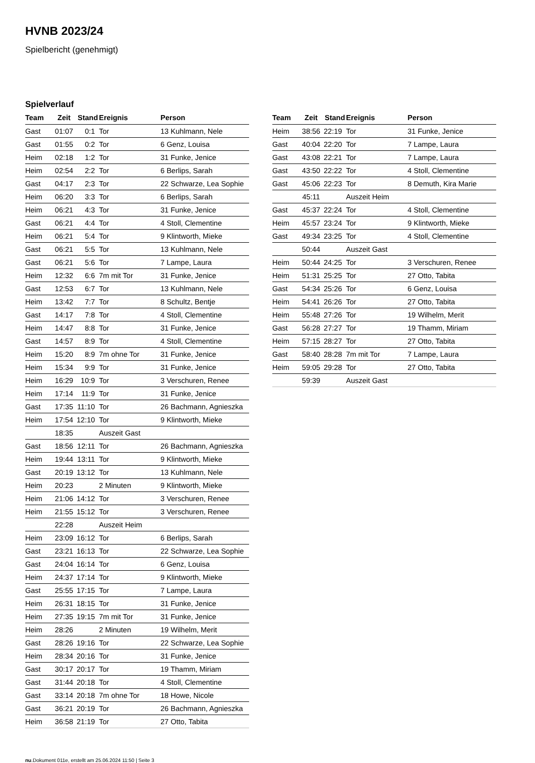HVNB 2023/24
Spielbericht (genehmigt)
Spielverlauf
| Team | Zeit | Stand | Ereignis | Person |
| --- | --- | --- | --- | --- |
| Gast | 01:07 | 0:1 | Tor | 13 Kuhlmann, Nele |
| Gast | 01:55 | 0:2 | Tor | 6 Genz, Louisa |
| Heim | 02:18 | 1:2 | Tor | 31 Funke, Jenice |
| Heim | 02:54 | 2:2 | Tor | 6 Berlips, Sarah |
| Gast | 04:17 | 2:3 | Tor | 22 Schwarze, Lea Sophie |
| Heim | 06:20 | 3:3 | Tor | 6 Berlips, Sarah |
| Heim | 06:21 | 4:3 | Tor | 31 Funke, Jenice |
| Gast | 06:21 | 4:4 | Tor | 4 Stoll, Clementine |
| Heim | 06:21 | 5:4 | Tor | 9 Klintworth, Mieke |
| Gast | 06:21 | 5:5 | Tor | 13 Kuhlmann, Nele |
| Gast | 06:21 | 5:6 | Tor | 7 Lampe, Laura |
| Heim | 12:32 | 6:6 | 7m mit Tor | 31 Funke, Jenice |
| Gast | 12:53 | 6:7 | Tor | 13 Kuhlmann, Nele |
| Heim | 13:42 | 7:7 | Tor | 8 Schultz, Bentje |
| Gast | 14:17 | 7:8 | Tor | 4 Stoll, Clementine |
| Heim | 14:47 | 8:8 | Tor | 31 Funke, Jenice |
| Gast | 14:57 | 8:9 | Tor | 4 Stoll, Clementine |
| Heim | 15:20 | 8:9 | 7m ohne Tor | 31 Funke, Jenice |
| Heim | 15:34 | 9:9 | Tor | 31 Funke, Jenice |
| Heim | 16:29 | 10:9 | Tor | 3 Verschuren, Renee |
| Heim | 17:14 | 11:9 | Tor | 31 Funke, Jenice |
| Gast | 17:35 | 11:10 | Tor | 26 Bachmann, Agnieszka |
| Heim | 17:54 | 12:10 | Tor | 9 Klintworth, Mieke |
| | 18:35 | | Auszeit Gast | |
| Gast | 18:56 | 12:11 | Tor | 26 Bachmann, Agnieszka |
| Heim | 19:44 | 13:11 | Tor | 9 Klintworth, Mieke |
| Gast | 20:19 | 13:12 | Tor | 13 Kuhlmann, Nele |
| Heim | 20:23 | | 2 Minuten | 9 Klintworth, Mieke |
| Heim | 21:06 | 14:12 | Tor | 3 Verschuren, Renee |
| Heim | 21:55 | 15:12 | Tor | 3 Verschuren, Renee |
| | 22:28 | | Auszeit Heim | |
| Heim | 23:09 | 16:12 | Tor | 6 Berlips, Sarah |
| Gast | 23:21 | 16:13 | Tor | 22 Schwarze, Lea Sophie |
| Gast | 24:04 | 16:14 | Tor | 6 Genz, Louisa |
| Heim | 24:37 | 17:14 | Tor | 9 Klintworth, Mieke |
| Gast | 25:55 | 17:15 | Tor | 7 Lampe, Laura |
| Heim | 26:31 | 18:15 | Tor | 31 Funke, Jenice |
| Heim | 27:35 | 19:15 | 7m mit Tor | 31 Funke, Jenice |
| Heim | 28:26 | | 2 Minuten | 19 Wilhelm, Merit |
| Gast | 28:26 | 19:16 | Tor | 22 Schwarze, Lea Sophie |
| Heim | 28:34 | 20:16 | Tor | 31 Funke, Jenice |
| Gast | 30:17 | 20:17 | Tor | 19 Thamm, Miriam |
| Gast | 31:44 | 20:18 | Tor | 4 Stoll, Clementine |
| Gast | 33:14 | 20:18 | 7m ohne Tor | 18 Howe, Nicole |
| Gast | 36:21 | 20:19 | Tor | 26 Bachmann, Agnieszka |
| Heim | 36:58 | 21:19 | Tor | 27 Otto, Tabita |
| Team | Zeit | Stand | Ereignis | Person |
| --- | --- | --- | --- | --- |
| Heim | 38:56 | 22:19 | Tor | 31 Funke, Jenice |
| Gast | 40:04 | 22:20 | Tor | 7 Lampe, Laura |
| Gast | 43:08 | 22:21 | Tor | 7 Lampe, Laura |
| Gast | 43:50 | 22:22 | Tor | 4 Stoll, Clementine |
| Gast | 45:06 | 22:23 | Tor | 8 Demuth, Kira Marie |
| | 45:11 | | Auszeit Heim | |
| Gast | 45:37 | 22:24 | Tor | 4 Stoll, Clementine |
| Heim | 45:57 | 23:24 | Tor | 9 Klintworth, Mieke |
| Gast | 49:34 | 23:25 | Tor | 4 Stoll, Clementine |
| | 50:44 | | Auszeit Gast | |
| Heim | 50:44 | 24:25 | Tor | 3 Verschuren, Renee |
| Heim | 51:31 | 25:25 | Tor | 27 Otto, Tabita |
| Gast | 54:34 | 25:26 | Tor | 6 Genz, Louisa |
| Heim | 54:41 | 26:26 | Tor | 27 Otto, Tabita |
| Heim | 55:48 | 27:26 | Tor | 19 Wilhelm, Merit |
| Gast | 56:28 | 27:27 | Tor | 19 Thamm, Miriam |
| Heim | 57:15 | 28:27 | Tor | 27 Otto, Tabita |
| Gast | 58:40 | 28:28 | 7m mit Tor | 7 Lampe, Laura |
| Heim | 59:05 | 29:28 | Tor | 27 Otto, Tabita |
| | 59:39 | | Auszeit Gast | |
nu.Dokument 011e, erstellt am 25.06.2024 11:50 | Seite 3